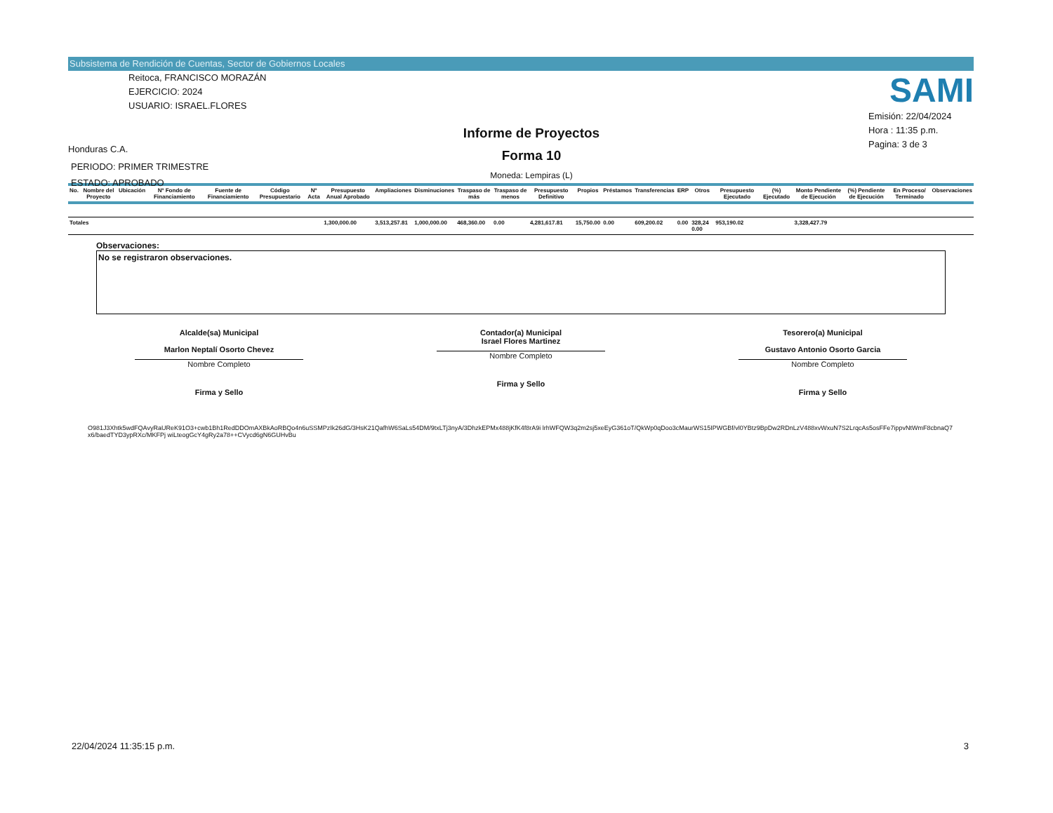Subsistema de Rendición de Cuentas, Sector de Gobiernos Locales
Reitoca, FRANCISCO MORAZÁN
EJERCICIO: 2024
USUARIO: ISRAEL.FLORES
Honduras C.A.
PERIODO: PRIMER TRIMESTRE
ESTADO: APROBADO
Informe de Proyectos
Forma 10
Moneda: Lempiras (L)
SAMI
Emisión: 22/04/2024
Hora : 11:35 p.m.
Pagina: 3 de 3
| No. | Nombre del Proyecto | Ubicación | Nº Fondo de Financiamiento | Fuente de Financiamiento | Código Presupuestario | Nº Acta | Presupuesto Anual Aprobado | Ampliaciones | Disminuciones | Traspaso de más | Traspaso de menos | Presupuesto Definitivo | Propios | Préstamos | Transferencias | ERP | Otros | Presupuesto Ejecutado | (%) Ejecutado | Monto Pendiente de Ejecución | (%) Pendiente de Ejecución | En Proceso/ Terminado | Observaciones |
| --- | --- | --- | --- | --- | --- | --- | --- | --- | --- | --- | --- | --- | --- | --- | --- | --- | --- | --- | --- | --- | --- | --- | --- |
| Totales | | | | | | | 1,300,000.00 | 3,513,257.81 | 1,000,000.00 | 468,360.00 | 0.00 | 4,281,617.81 | 15,750.00 | 0.00 | 609,200.02 | 0.00 | 328,24 0.00 | 953,190.02 | | 3,328,427.79 | | | |
Observaciones:
No se registraron observaciones.
Alcalde(sa) Municipal
Marlon Neptalí Osorto Chevez
Nombre Completo
Firma y Sello
Contador(a) Municipal
Israel Flores Martinez
Nombre Completo
Firma y Sello
Tesorero(a) Municipal
Gustavo Antonio Osorto Garcia
Nombre Completo
Firma y Sello
O981J3Xhtk5wdFQAvyRaUReK91O3+cwb1Bh1RedDDOmAXBkAoRBQo4n6uSSMPzIk26dG/3HsK21QafhW6SaLs54DM/9txLTj3nyA/3DhzkEPMx488jKfK4f8rA9i lrhWFQW3q2m2sj5xeEyG361oT/QkWp0qDoo3cMaurWS15IPWGBf/vl0YBtz9BpDw2RDnLzV488xvWxuN7S2LrqcAs5osFFe7ippvNtWmF8cbnaQ7x6/baedTYD3ypRXc/MKFPj wiLteogGcY4gRy2a78++CVycd6gN6GUHvBu
22/04/2024 11:35:15 p.m. 3